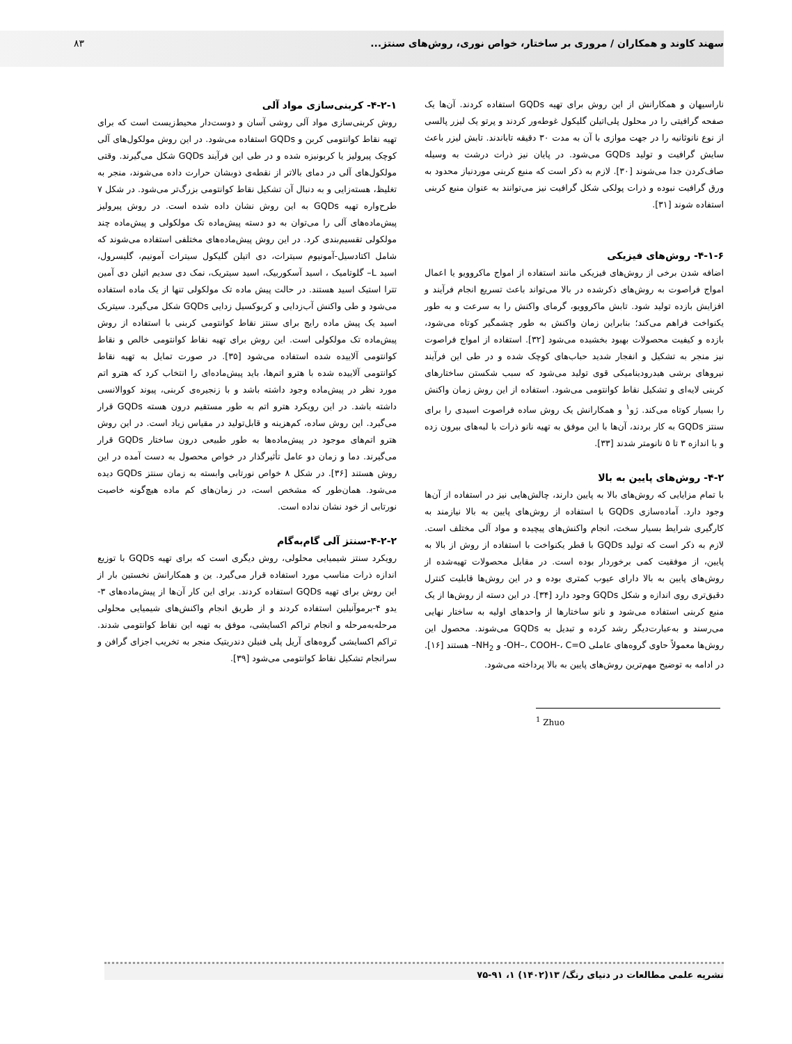سهند کاوند و همکاران / مروری بر ساختار، خواص نوری، روش‌های سنتز...
۸۳
ناراسیهان و همکارانش از این روش برای تهیه GQDs استفاده کردند. آن‌ها یک صفحه گرافیتی را در محلول پلی‌اتیلن گلیکول غوطه‌ور کردند و پرتو یک لیزر پالسی از نوع نانوثانیه را در جهت موازی با آن به مدت ۳۰ دقیقه تاباندند. تابش لیزر باعث سایش گرافیت و تولید GQDs می‌شود. در پایان نیز ذرات درشت به وسیله صاف‌کردن جدا می‌شوند [۳۰]. لازم به ذکر است که منبع کربنی موردنیاز محدود به ورق گرافیت نبوده و ذرات پولکی شکل گرافیت نیز می‌توانند به عنوان منبع کربنی استفاده شوند [۳۱].
۴-۱-۶- روش‌های فیزیکی
اضافه شدن برخی از روش‌های فیزیکی مانند استفاده از امواج ماکروویو یا اعمال امواج فراصوت به روش‌های ذکرشده در بالا می‌تواند باعث تسریع انجام فرآیند و افزایش بازده تولید شود. تابش ماکروویو، گرمای واکنش را به سرعت و به طور یکنواخت فراهم می‌کند؛ بنابراین زمان واکنش به طور چشمگیر کوتاه می‌شود، بازده و کیفیت محصولات بهبود بخشیده می‌شود [۳۲]. استفاده از امواج فراصوت نیز منجر به تشکیل و انفجار شدید حباب‌های کوچک شده و در طی این فرآیند نیروهای برشی هیدرودینامیکی قوی تولید می‌شود که سبب شکستن ساختارهای کربنی لایه‌ای و تشکیل نقاط کوانتومی می‌شود. استفاده از این روش زمان واکنش را بسیار کوتاه می‌کند. ژو<sup>۱</sup> و همکارانش یک روش ساده فراصوت اسیدی را برای سنتز GQDs به کار بردند، آن‌ها با این موفق به تهیه نانو ذرات با لبه‌های بیرون زده و با اندازه ۳ تا ۵ نانومتر شدند [۳۳].
۴-۲- روش‌های پایین به بالا
با تمام مزایایی که روش‌های بالا به پایین دارند، چالش‌هایی نیز در استفاده از آن‌ها وجود دارد. آماده‌سازی GQDs با استفاده از روش‌های پایین به بالا نیازمند به کارگیری شرایط بسیار سخت، انجام واکنش‌های پیچیده و مواد آلی مختلف است. لازم به ذکر است که تولید GQDs با قطر یکنواخت با استفاده از روش از بالا به پایین، از موفقیت کمی برخوردار بوده است. در مقابل محصولات تهیه‌شده از روش‌های پایین به بالا دارای عیوب کمتری بوده و در این روش‌ها قابلیت کنترل دقیق‌تری روی اندازه و شکل GQDs وجود دارد [۳۴]. در این دسته از روش‌ها از یک منبع کربنی استفاده می‌شود و نانو ساختارها از واحدهای اولیه به ساختار نهایی می‌رسند و به‌عبارت‌دیگر رشد کرده و تبدیل به GQDs می‌شوند. محصول این روش‌ها معمولاً حاوی گروه‌های عاملی OH–، COOH-، C=O- و NH<sub>2</sub>– هستند [۱۶]. در ادامه به توضیح مهم‌ترین روش‌های پایین به بالا پرداخته می‌شود.
<sup>1</sup> Zhuo
۴-۲-۱- کربنی‌سازی مواد آلی
روش کربنی‌سازی مواد آلی روشی آسان و دوست‌دار محیط‌زیست است که برای تهیه نقاط کوانتومی کربن و GQDs استفاده می‌شود. در این روش مولکول‌های آلی کوچک پیرولیز یا کربونیزه شده و در طی این فرآیند GQDs شکل می‌گیرند. وقتی مولکول‌های آلی در دمای بالاتر از نقطه‌ی ذوبشان حرارت داده می‌شوند، منجر به تغلیظ، هسته‌زایی و به دنبال آن تشکیل نقاط کوانتومی بزرگ‌تر می‌شود. در شکل ۷ طرح‌واره تهیه GQDs به این روش نشان داده شده است. در روش پیرولیز پیش‌ماده‌های آلی را می‌توان به دو دسته پیش‌ماده تک مولکولی و پیش‌ماده چند مولکولی تقسیم‌بندی کرد. در این روش پیش‌ماده‌های مختلفی استفاده می‌شوند که شامل اکتادسیل-آمونیوم سیترات، دی اتیلن گلیکول سیترات آمونیم، گلیسرول، اسید L– گلوتامیک ، اسید آسکوربیک، اسید سیتریک، نمک دی سدیم اتیلن دی آمین تترا استیک اسید هستند. در حالت پیش ماده تک مولکولی تنها از یک ماده استفاده می‌شود و طی واکنش آب‌زدایی و کربوکسیل زدایی GQDs شکل می‌گیرد. سیتریک اسید یک پیش ماده رایج برای سنتز نقاط کوانتومی کربنی با استفاده از روش پیش‌ماده تک مولکولی است. این روش برای تهیه نقاط کوانتومی خالص و نقاط کوانتومی آلاییده شده استفاده می‌شود [۳۵]. در صورت تمایل به تهیه نقاط کوانتومی آلاییده شده با هترو اتم‌ها، باید پیش‌ماده‌ای را انتخاب کرد که هترو اتم مورد نظر در پیش‌ماده وجود داشته باشد و با زنجیره‌ی کربنی، پیوند کووالانسی داشته باشد. در این رویکرد هترو اتم به طور مستقیم درون هسته GQDs قرار می‌گیرد. این روش ساده، کم‌هزینه و قابل‌تولید در مقیاس زیاد است. در این روش هترو اتم‌های موجود در پیش‌ماده‌ها به طور طبیعی درون ساختار GQDs قرار می‌گیرند. دما و زمان دو عامل تأثیرگذار در خواص محصول به دست آمده در این روش هستند [۳۶]. در شکل ۸ خواص نورتابی وابسته به زمان سنتز GQDs دیده می‌شود. همان‌طور که مشخص است، در زمان‌های کم ماده هیچ‌گونه خاصیت نورتابی از خود نشان نداده است.
۴-۲-۲-سنتز آلی گام‌به‌گام
رویکرد سنتز شیمیایی محلولی، روش دیگری است که برای تهیه GQDs با توزیع اندازه ذرات مناسب مورد استفاده قرار می‌گیرد. ین و همکارانش نخستین بار از این روش برای تهیه GQDs استفاده کردند. برای این کار آن‌ها از پیش‌ماده‌های ۳-یدو ۴-برموآنیلین استفاده کردند و از طریق انجام واکنش‌های شیمیایی محلولی مرحله‌به‌مرحله و انجام تراکم اکسایشی، موفق به تهیه این نقاط کوانتومی شدند. تراکم اکسایشی گروه‌های آریل پلی فنیلن دندریتیک منجر به تخریب اجزای گرافن و سرانجام تشکیل نقاط کوانتومی می‌شود [۳۹].
نشریه علمی مطالعات در دنیای رنگ/ ۱۳(۱۴۰۲) ۱، ۹۱-۷۵